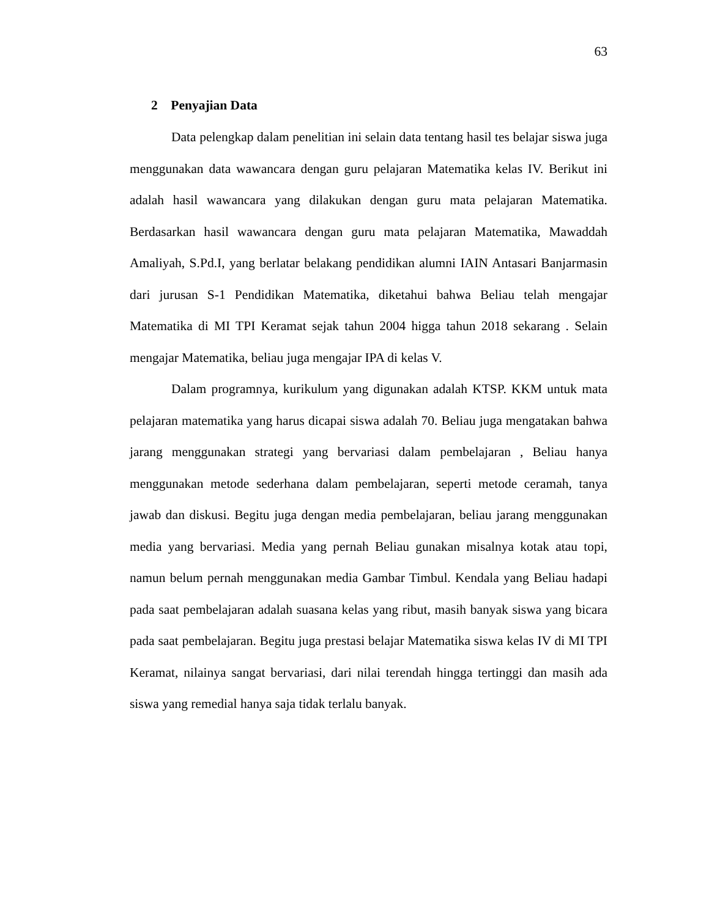63
2 Penyajian Data
Data pelengkap dalam penelitian ini selain data tentang hasil tes belajar siswa juga menggunakan data wawancara dengan guru pelajaran Matematika kelas IV. Berikut ini adalah hasil wawancara yang dilakukan dengan guru mata pelajaran Matematika. Berdasarkan hasil wawancara dengan guru mata pelajaran Matematika, Mawaddah Amaliyah, S.Pd.I, yang berlatar belakang pendidikan alumni IAIN Antasari Banjarmasin dari jurusan S-1 Pendidikan Matematika, diketahui bahwa Beliau telah mengajar Matematika di MI TPI Keramat sejak tahun 2004 higga tahun 2018 sekarang . Selain mengajar Matematika, beliau juga mengajar IPA di kelas V.
Dalam programnya, kurikulum yang digunakan adalah KTSP. KKM untuk mata pelajaran matematika yang harus dicapai siswa adalah 70. Beliau juga mengatakan bahwa jarang menggunakan strategi yang bervariasi dalam pembelajaran , Beliau hanya menggunakan metode sederhana dalam pembelajaran, seperti metode ceramah, tanya jawab dan diskusi. Begitu juga dengan media pembelajaran, beliau jarang menggunakan media yang bervariasi. Media yang pernah Beliau gunakan misalnya kotak atau topi, namun belum pernah menggunakan media Gambar Timbul. Kendala yang Beliau hadapi pada saat pembelajaran adalah suasana kelas yang ribut, masih banyak siswa yang bicara pada saat pembelajaran. Begitu juga prestasi belajar Matematika siswa kelas IV di MI TPI Keramat, nilainya sangat bervariasi, dari nilai terendah hingga tertinggi dan masih ada siswa yang remedial hanya saja tidak terlalu banyak.